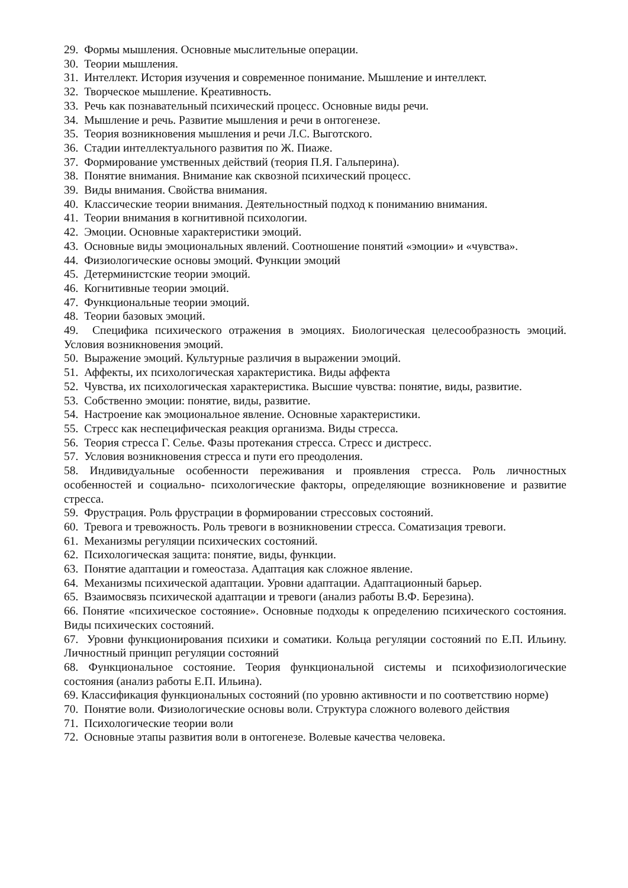29. Формы мышления. Основные мыслительные операции.
30. Теории мышления.
31. Интеллект. История изучения и современное понимание. Мышление и интеллект.
32. Творческое мышление. Креативность.
33. Речь как познавательный психический процесс. Основные виды речи.
34. Мышление и речь. Развитие мышления и речи в онтогенезе.
35. Теория возникновения мышления и речи Л.С. Выготского.
36. Стадии интеллектуального развития по Ж. Пиаже.
37. Формирование умственных действий (теория П.Я. Гальперина).
38. Понятие внимания. Внимание как сквозной психический процесс.
39. Виды внимания. Свойства внимания.
40. Классические теории внимания. Деятельностный подход к пониманию внимания.
41. Теории внимания в когнитивной психологии.
42. Эмоции. Основные характеристики эмоций.
43. Основные виды эмоциональных явлений. Соотношение понятий «эмоции» и «чувства».
44. Физиологические основы эмоций. Функции эмоций
45. Детерминистские теории эмоций.
46. Когнитивные теории эмоций.
47. Функциональные теории эмоций.
48. Теории базовых эмоций.
49. Специфика психического отражения в эмоциях. Биологическая целесообразность эмоций. Условия возникновения эмоций.
50. Выражение эмоций. Культурные различия в выражении эмоций.
51. Аффекты, их психологическая характеристика. Виды аффекта
52. Чувства, их психологическая характеристика. Высшие чувства: понятие, виды, развитие.
53. Собственно эмоции: понятие, виды, развитие.
54. Настроение как эмоциональное явление. Основные характеристики.
55. Стресс как неспецифическая реакция организма. Виды стресса.
56. Теория стресса Г. Селье. Фазы протекания стресса. Стресс и дистресс.
57. Условия возникновения стресса и пути его преодоления.
58. Индивидуальные особенности переживания и проявления стресса. Роль личностных особенностей и социально- психологические факторы, определяющие возникновение и развитие стресса.
59. Фрустрация. Роль фрустрации в формировании стрессовых состояний.
60. Тревога и тревожность. Роль тревоги в возникновении стресса. Соматизация тревоги.
61. Механизмы регуляции психических состояний.
62. Психологическая защита: понятие, виды, функции.
63. Понятие адаптации и гомеостаза. Адаптация как сложное явление.
64. Механизмы психической адаптации. Уровни адаптации. Адаптационный барьер.
65. Взаимосвязь психической адаптации и тревоги (анализ работы В.Ф. Березина).
66. Понятие «психическое состояние». Основные подходы к определению психического состояния. Виды психических состояний.
67. Уровни функционирования психики и соматики. Кольца регуляции состояний по Е.П. Ильину. Личностный принцип регуляции состояний
68. Функциональное состояние. Теория функциональной системы и психофизиологические состояния (анализ работы Е.П. Ильина).
69. Классификация функциональных состояний (по уровню активности и по соответствию норме)
70. Понятие воли. Физиологические основы воли. Структура сложного волевого действия
71. Психологические теории воли
72. Основные этапы развития воли в онтогенезе. Волевые качества человека.